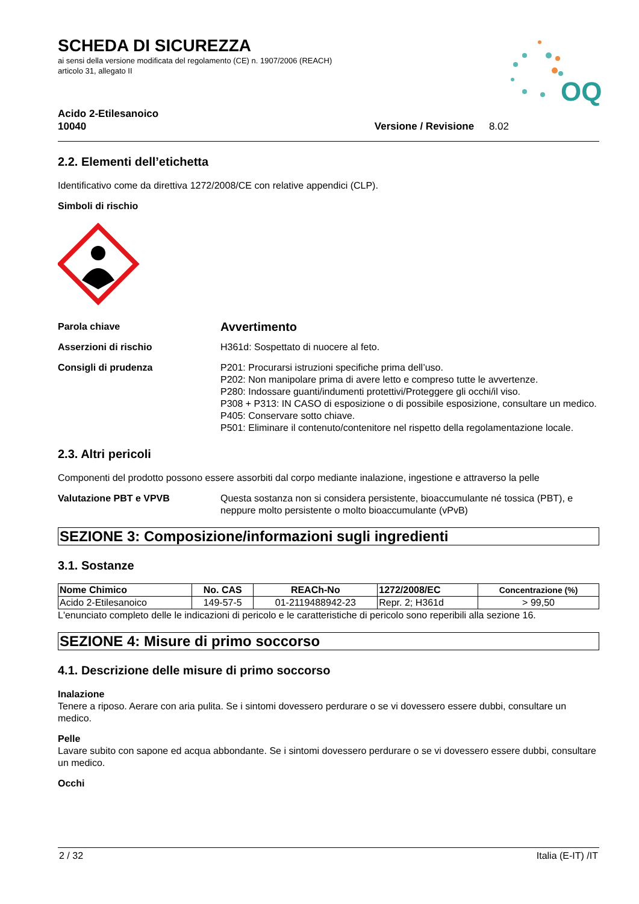OQ
SCHEDA DI SICUREZZA
ai sensi della versione modificata del regolamento (CE) n. 1907/2006 (REACH)
articolo 31, allegato II
Acido 2-Etilesanoico
10040
Versione / Revisione 8.02
2.2. Elementi dell’etichetta
Identificativo come da direttiva 1272/2008/CE con relative appendici (CLP).
Simboli di rischio
Parola chiave
Avvertimento
Asserzioni di rischio H361d: Sospettato di nuocere al feto.
Consigli di prudenza P201: Procurarsi istruzioni specifiche prima dell’uso.
P202: Non manipolare prima di avere letto e compreso tutte le avvertenze.
P280: Indossare guanti/indumenti protettivi/Proteggere gli occhi/il viso.
P308 + P313: IN CASO di esposizione o di possibile esposizione, consultare un medico.
P405: Conservare sotto chiave.
P501: Eliminare il contenuto/contenitore nel rispetto della regolamentazione locale.
2.3. Altri pericoli
Componenti del prodotto possono essere assorbiti dal corpo mediante inalazione, ingestione e attraverso la pelle
Valutazione PBT e VPVB Questa sostanza non si considera persistente, bioaccumulante né tossica (PBT), e neppure molto persistente o molto bioaccumulante (vPvB)
SEZIONE 3: Composizione/informazioni sugli ingredienti
3.1. Sostanze
| Nome Chimico | No. CAS | REACh-No | 1272/2008/EC | Concentrazione (%) |
| --- | --- | --- | --- | --- |
| Acido 2-Etilesanoico | 149-57-5 | 01-2119488942-23 | Repr. 2; H361d | > 99,50 |
L'enunciato completo delle le indicazioni di pericolo e le caratteristiche di pericolo sono reperibili alla sezione 16.
SEZIONE 4: Misure di primo soccorso
4.1. Descrizione delle misure di primo soccorso
Inalazione
Tenere a riposo. Aerare con aria pulita. Se i sintomi dovessero perdurare o se vi dovessero essere dubbi, consultare un medico.
Pelle
Lavare subito con sapone ed acqua abbondante. Se i sintomi dovessero perdurare o se vi dovessero essere dubbi, consultare un medico.
Occhi
2 / 32 Italia (E-IT) /IT